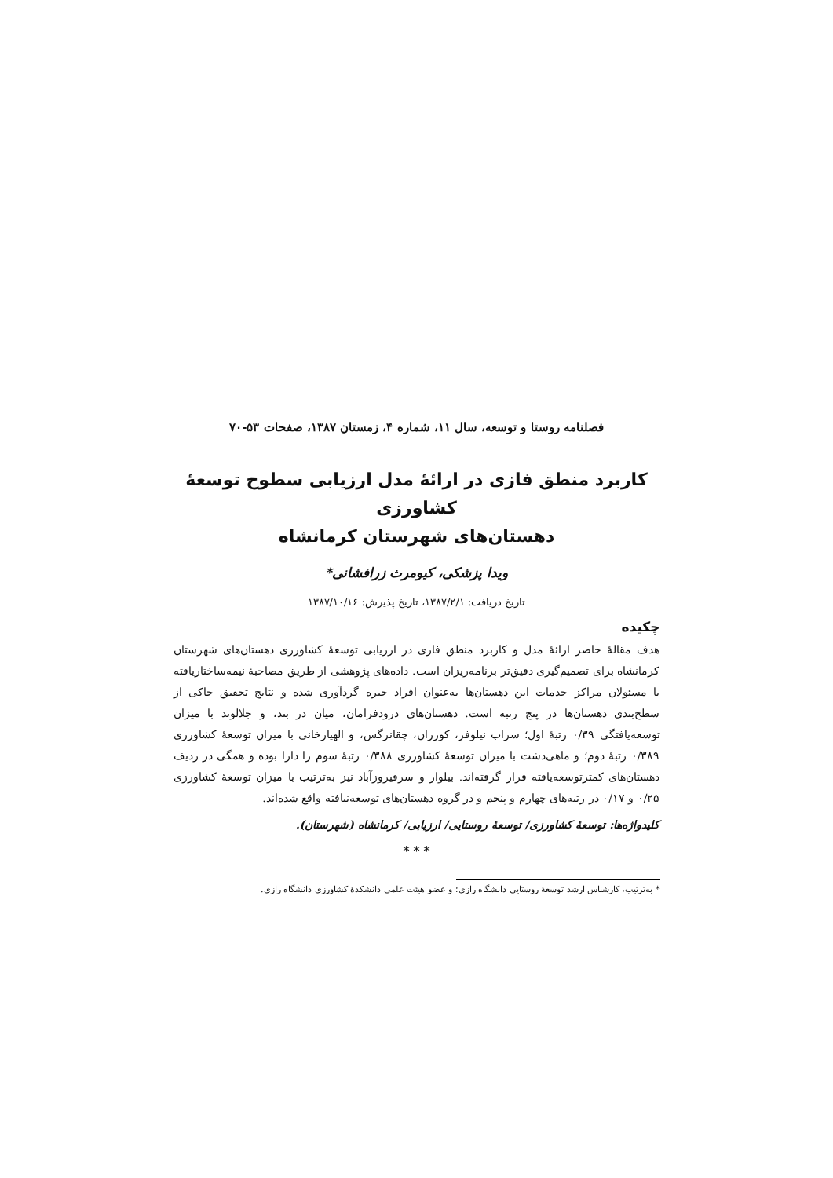فصلنامه روستا و توسعه، سال ۱۱، شماره ۴، زمستان ۱۳۸۷، صفحات ۵۳-۷۰
کاربرد منطق فازی در ارائهٔ مدل ارزیابی سطوح توسعهٔ کشاورزی
دهستان‌های شهرستان کرمانشاه
ویدا پزشکی، کیومرث زرافشانی*
تاریخ دریافت: ۱۳۸۷/۲/۱، تاریخ پذیرش: ۱۳۸۷/۱۰/۱۶
چکیده
هدف مقالهٔ حاضر ارائهٔ مدل و کاربرد منطق فازی در ارزیابی توسعهٔ کشاورزی دهستان‌های شهرستان کرمانشاه برای تصمیم‌گیری دقیق‌تر برنامه‌ریزان است. داده‌های پژوهشی از طریق مصاحبهٔ نیمه‌ساختاریافته با مسئولان مراکز خدمات این دهستان‌ها به‌عنوان افراد خبره گردآوری شده و نتایج تحقیق حاکی از سطح‌بندی دهستان‌ها در پنج رتبه است. دهستان‌های درودفرامان، میان در بند، و جلالوند با میزان توسعه‌یافتگی ۰/۳۹ رتبهٔ اول؛ سراب نیلوفر، کوزران، چقانرگس، و الهیارخانی با میزان توسعهٔ کشاورزی ۰/۳۸۹ رتبهٔ دوم؛ و ماهی‌دشت با میزان توسعهٔ کشاورزی ۰/۳۸۸ رتبهٔ سوم را دارا بوده و همگی در ردیف دهستان‌های کمترتوسعه‌یافته قرار گرفته‌اند. بیلوار و سرفیروزآباد نیز به‌ترتیب با میزان توسعهٔ کشاورزی ۰/۲۵ و ۰/۱۷ در رتبه‌های چهارم و پنجم و در گروه دهستان‌های توسعه‌نیافته واقع شده‌اند.
کلیدواژه‌ها: توسعهٔ کشاورزی/ توسعهٔ روستایی/ ارزیابی/ کرمانشاه (شهرستان).
* * *
* به‌ترتیب، کارشناس ارشد توسعهٔ روستایی دانشگاه رازی؛ و عضو هیئت علمی دانشکدهٔ کشاورزی دانشگاه رازی.